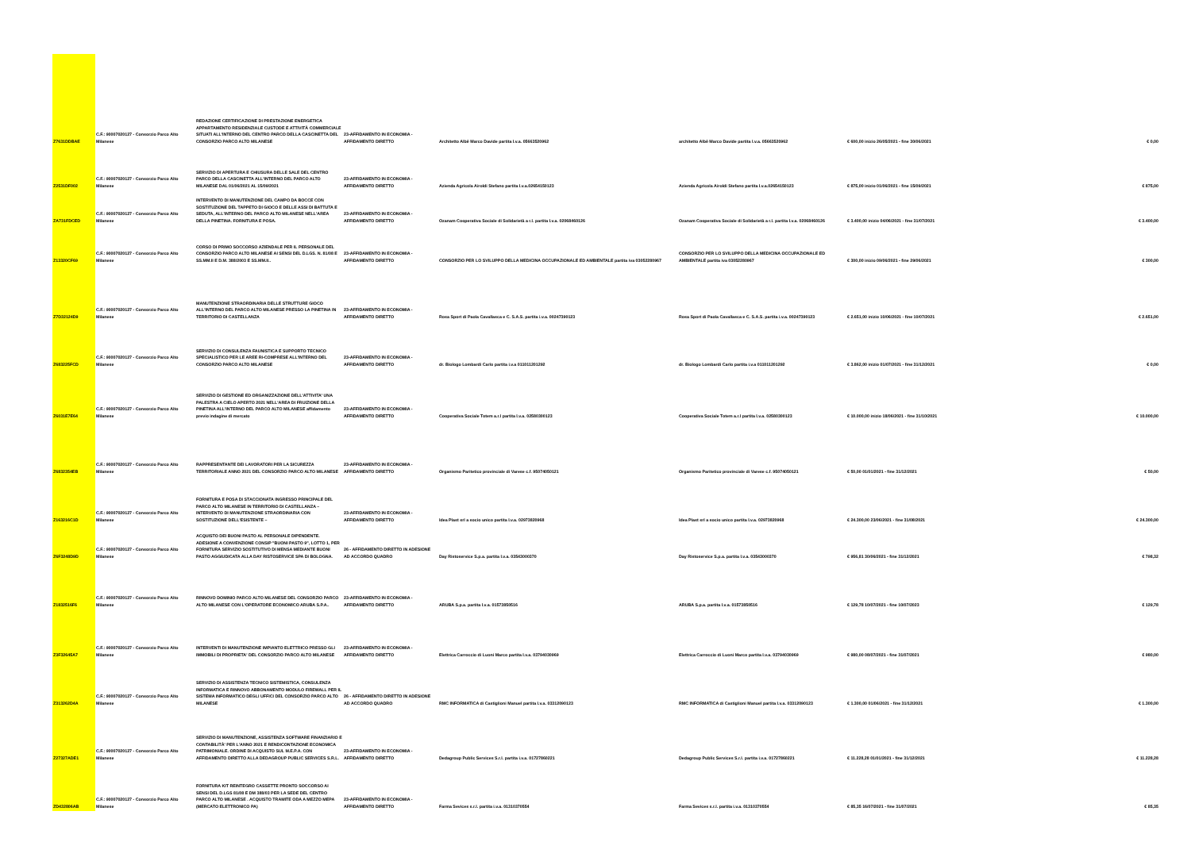| Z7631DDBAE | C.F.: 90007020127 - Consorzio Parco Alto Milanese | REDAZIONE CERTIFICAZIONE DI PRESTAZIONE ENERGETICA APPARTAMENTO RESIDENZIALE CUSTODE E ATTIVITÀ COMMERCIALE SITUATI ALL'INTERNO DEL CENTRO PARCO DELLA CASCINETTA DEL CONSORZIO PARCO ALTO MILANESE | 23-AFFIDAMENTO IN ECONOMIA - AFFIDAMENTO DIRETTO | Architetto Albè Marco Davide partita I.v.a. 05663520962 | architetto Albè Marco Davide partita I.v.a. 05663520962 | € 600,00 inizio 26/05/2021 - fine 30/06/2021 | € 0,00 |
| Z2531DF002 | C.F.: 90007020127 - Consorzio Parco Alto Milanese | SERVIZIO DI APERTURA E CHIUSURA DELLE SALE DEL CENTRO PARCO DELLA CASCINETTA ALL'INTERNO DEL PARCO ALTO MILANESE DAL 01/06/2021 AL 15/09/2021 | 23-AFFIDAMENTO IN ECONOMIA - AFFIDAMENTO DIRETTO | Azienda Agricola Airoldi Stefano partita I.v.a.02654150123 | Azienda Agricola Airoldi Stefano partita I.v.a.02654150123 | € 875,00 inizio 01/06/2021 - fine 15/09/2021 | € 875,00 |
| ZA731FDCED | C.F.: 90007020127 - Consorzio Parco Alto Milanese | INTERVENTO DI MANUTENZIONE DEL CAMPO DA BOCCE CON SOSTITUZIONE DEL TAPPETO DI GIOCO E DELLE ASSI DI BATTUTA E SEDUTA, ALL'INTERNO DEL PARCO ALTO MILANESE NELL'AREA DELLA PINETINA. FORNITURA E POSA. | 23-AFFIDAMENTO IN ECONOMIA - AFFIDAMENTO DIRETTO | Ozanam Cooperativa Sociale di Solidarietà a r.l. partita I.v.a. 02068460126 | Ozanam Cooperativa Sociale di Solidarietà a r.l. partita I.v.a. 02068460126 | € 3.400,00 inizio 04/06/2021 - fine 31/07/2021 | € 3.400,00 |
| Z13320CF69 | C.F.: 90007020127 - Consorzio Parco Alto Milanese | CORSO DI PRIMO SOCCORSO AZIENDALE PER IL PERSONALE DEL CONSORZIO PARCO ALTO MILANESE AI SENSI DEL D.LGS. N. 81/08 E SS.MM.II E D.M. 388/2003 E SS.MM.II.. | 23-AFFIDAMENTO IN ECONOMIA - AFFIDAMENTO DIRETTO | CONSORZIO PER LO SVILUPPO DELLA MEDICINA OCCUPAZIONALE ED AMBIENTALE partita iva 03052280967 | CONSORZIO PER LO SVILUPPO DELLA MEDICINA OCCUPAZIONALE ED AMBIENTALE partita iva 03052280967 | € 300,00 inizio 09/06/2021 - fine 29/06/2021 | € 300,00 |
| Z7D32124D9 | C.F.: 90007020127 - Consorzio Parco Alto Milanese | MANUTENZIONE STRAORDINARIA DELLE STRUTTURE GIOCO ALL'INTERNO DEL PARCO ALTO MILANESE PRESSO LA PINETINA IN TERRITORIO DI CASTELLANZA | 23-AFFIDAMENTO IN ECONOMIA - AFFIDAMENTO DIRETTO | Rosa Sport di Paola Cavallasca e C. S.A.S. partita i.v.a. 00247390123 | Rosa Sport di Paola Cavallasca e C. S.A.S. partita i.v.a. 00247390123 | € 2.651,00 inizio 10/06/2021 - fine 10/07/2021 | € 2.651,00 |
| Z683225FCD | C.F.: 90007020127 - Consorzio Parco Alto Milanese | SERVIZIO DI CONSULENZA FAUNISTICA E SUPPORTO TECNICO SPECIALISTICO PER LE AREE RI-COMPRESE ALL'INTERNO DEL CONSORZIO PARCO ALTO MILANESE | 23-AFFIDAMENTO IN ECONOMIA - AFFIDAMENTO DIRETTO | dr. Biologo Lombardi Carlo partita i.v.a 011011201292 | dr. Biologo Lombardi Carlo partita i.v.a 011011201292 | € 3.862,00 inizio 01/07/2021 - fine 31/12/2021 | € 0,00 |
| Z6031E7E64 | C.F.: 90007020127 - Consorzio Parco Alto Milanese | SERVIZIO DI GESTIONE ED ORGANIZZAZIONE DELL'ATTIVITA' UNA PALESTRA A CIELO APERTO 2021 NELL'AREA DI FRUIZIONE DELLA PINETINA ALL'INTERNO DEL PARCO ALTO MILANESE affidamento previo indagine di mercato | 23-AFFIDAMENTO IN ECONOMIA - AFFIDAMENTO DIRETTO | Cooperativa Sociale Totem a.r.l partita I.v.a. 02580300123 | Cooperativa Sociale Totem a.r.l partita I.v.a. 02580300123 | € 10.000,00 inizio 18/06/2021 - fine 31/10/2021 | € 10.000,00 |
| Z6832354EB | C.F.: 90007020127 - Consorzio Parco Alto Milanese | RAPPRESENTANTE DEI LAVORATORI PER LA SICUREZZA TERRITORIALE ANNO 2021 DEL CONSORZIO PARCO ALTO MILANESE | 23-AFFIDAMENTO IN ECONOMIA - AFFIDAMENTO DIRETTO | Organismo Paritetico provinciale di Varese c.f. 95074050121 | Organismo Paritetico provinciale di Varese c.f. 95074050121 | € 50,00 01/01/2021 - fine 31/12/2021 | € 50,00 |
| Z163216C1D | C.F.: 90007020127 - Consorzio Parco Alto Milanese | FORNITURA E POSA DI STACCIONATA INGRESSO PRINCIPALE DEL PARCO ALTO MILANESE IN TERRITORIO DI CASTELLANZA – INTERVENTO DI MANUTENZIONE STRAORDINARIA CON SOSTITUZIONE DELL'ESISTENTE – | 23-AFFIDAMENTO IN ECONOMIA - AFFIDAMENTO DIRETTO | Idea Plast srl a socio unico partita I.v.a. 02973820968 | Idea Plast srl a socio unico partita I.v.a. 02973820968 | € 24.300,00 23/06/2021 - fine 31/08/2021 | € 24.300,00 |
| Z6F3248D9D | C.F.: 90007020127 - Consorzio Parco Alto Milanese | ACQUISTO DEI BUONI PASTO AL PERSONALE DIPENDENTE. ADESIONE A CONVENZIONE CONSIP "BUONI PASTO 9", LOTTO 1, PER FORNITURA SERVIZIO SOSTITUTIVO DI MENSA MEDIANTE BUONI PASTO AGGIUDICATA ALLA DAY RISTOSERVICE SPA DI BOLOGNA. | 26 - AFFIDAMENTO DIRETTO IN ADESIONE AD ACCORDO QUADRO | Day Ristoservice S.p.a. partita I.v.a. 03543000370 | Day Ristoservice S.p.a. partita I.v.a. 03543000370 | € 956,81 30/06/2021 - fine 31/12/2021 | € 798,32 |
| Z1832516F6 | C.F.: 90007020127 - Consorzio Parco Alto Milanese | RINNOVO DOMINIO PARCO ALTO MILANESE DEL CONSORZIO PARCO ALTO MILANESE CON L'OPERATORE ECONOMICO ARUBA S.P.A.. | 23-AFFIDAMENTO IN ECONOMIA - AFFIDAMENTO DIRETTO | ARUBA S.p.a. partita I.v.a. 01573850516 | ARUBA S.p.a. partita I.v.a. 01573850516 | € 129,78 10/07/2021 - fine 10/07/2023 | € 129,78 |
| Z3F32645A7 | C.F.: 90007020127 - Consorzio Parco Alto Milanese | INTERVENTI DI MANUTENZIONE IMPIANTO ELETTRICO PRESSO GLI IMMOBILI DI PROPRIETA' DEL CONSORZIO PARCO ALTO MILANESE | 23-AFFIDAMENTO IN ECONOMIA - AFFIDAMENTO DIRETTO | Elettrica Carroccio di Luoni Marco partita I.v.a. 03794030969 | Elettrica Carroccio di Luoni Marco partita I.v.a. 03794030969 | € 980,00 08/07/2021 - fine 31/07/2021 | € 980,00 |
| Z313262D4A | C.F.: 90007020127 - Consorzio Parco Alto Milanese | SERVIZIO DI ASSISTENZA TECNICO SISTEMISTICA, CONSULENZA INFORMATICA E RINNOVO ABBONAMENTO MODULO FIREWALL PER IL SISTEMA INFORMATICO DEGLI UFFICI DEL CONSORZIO PARCO ALTO MILANESE | 26 - AFFIDAMENTO DIRETTO IN ADESIONE AD ACCORDO QUADRO | RMC INFORMATICA di Castiglioni Manuel partita I.v.a. 03312090123 | RMC INFORMATICA di Castiglioni Manuel partita I.v.a. 03312090123 | € 1.300,00 01/06/2021 - fine 31/12/2021 | € 1.300,00 |
| Z27327ADE1 | C.F.: 90007020127 - Consorzio Parco Alto Milanese | SERVIZIO DI MANUTENZIONE, ASSISTENZA SOFTWARE FINANZIARIO E CONTABILITÀ' PER L'ANNO 2021 E RENDICONTAZIONE ECONOMICA PATRIMONIALE. ORDINE DI ACQUISTO SUL M.E.P.A. CON AFFIDAMENTO DIRETTO ALLA DEDAGROUP PUBLIC SERVICES S.R.L. | 23-AFFIDAMENTO IN ECONOMIA - AFFIDAMENTO DIRETTO | Dedagroup Public Services S.r.l. partita i.v.a. 01727860221 | Dedagroup Public Services S.r.l. partita i.v.a. 01727860221 | € 11.228,28 01/01/2021 - fine 31/12/2021 | € 11.228,28 |
| ZD432806AB | C.F.: 90007020127 - Consorzio Parco Alto Milanese | FORNITURA KIT REINTEGRO CASSETTE PRONTO SOCCORSO AI SENSI DEL D.LGS 81/08 E DM 388/03 PER LA SEDE DEL CENTRO PARCO ALTO MILANESE . ACQUISTO TRAMITE ODA A MEZZO MEPA (MERCATO ELETTRONICO PA) | 23-AFFIDAMENTO IN ECONOMIA - AFFIDAMENTO DIRETTO | Farma Sevices s.r.l. partita i.v.a. 01310370554 | Farma Sevices s.r.l. partita i.v.a. 01310370554 | € 85,35 16/07/2021 - fine 31/07/2021 | € 85,35 |